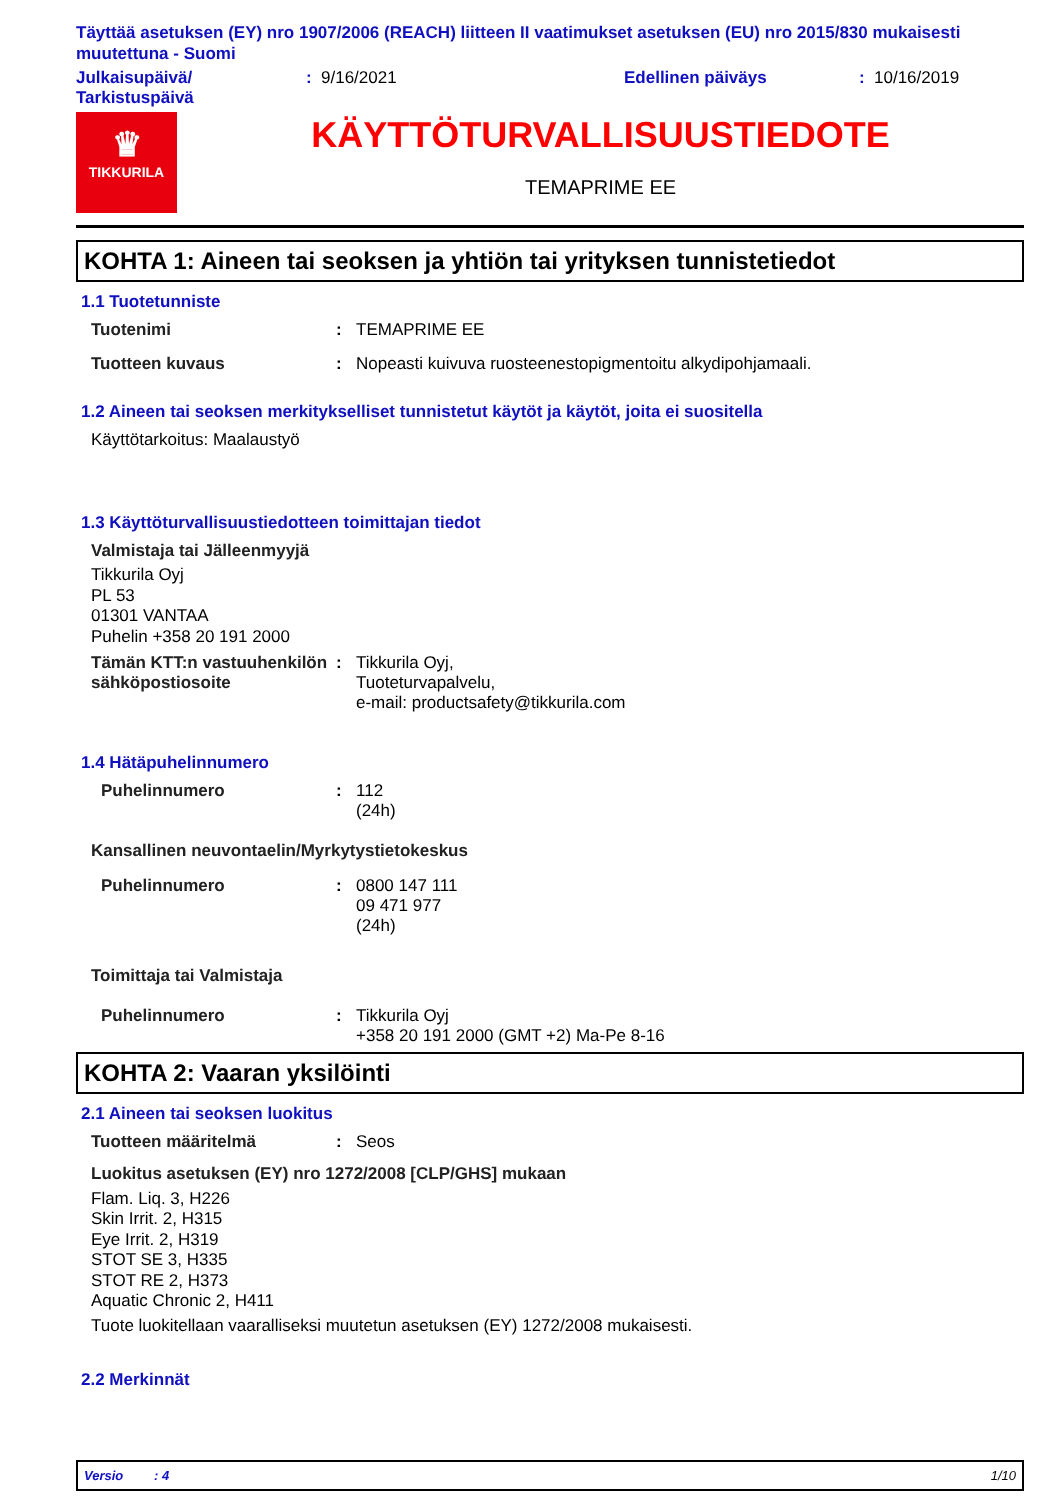Täyttää asetuksen (EY) nro 1907/2006 (REACH) liitteen II vaatimukset asetuksen (EU) nro 2015/830 mukaisesti muutettuna - Suomi
Julkaisupäivä/
Tarkistuspäivä
: 9/16/2021 Edellinen päiväys : 10/16/2019
♛
TIKKURILA
KÄYTTÖTURVALLISUUSTIEDOTE
TEMAPRIME EE
KOHTA 1: Aineen tai seoksen ja yhtiön tai yrityksen tunnistetiedot
1.1 Tuotetunniste
Tuotenimi : TEMAPRIME EE
Tuotteen kuvaus : Nopeasti kuivuva ruosteenestopigmentoitu alkydipohjamaali.
1.2 Aineen tai seoksen merkitykselliset tunnistetut käytöt ja käytöt, joita ei suositella
Käyttötarkoitus: Maalaustyö
1.3 Käyttöturvallisuustiedotteen toimittajan tiedot
Valmistaja tai Jälleenmyyjä
Tikkurila Oyj
PL 53
01301 VANTAA
Puhelin +358 20 191 2000
Tämän KTT:n vastuuhenkilön sähköpostiosoite
: Tikkurila Oyj,
Tuoteturvapalvelu,
e-mail: productsafety@tikkurila.com
1.4 Hätäpuhelinnumero
Puhelinnumero : 112
(24h)
Kansallinen neuvontaelin/Myrkytystietokeskus
Puhelinnumero : 0800 147 111
09 471 977
(24h)
Toimittaja tai Valmistaja
Puhelinnumero : Tikkurila Oyj
+358 20 191 2000 (GMT +2) Ma-Pe 8-16
KOHTA 2: Vaaran yksilöinti
2.1 Aineen tai seoksen luokitus
Tuotteen määritelmä : Seos
Luokitus asetuksen (EY) nro 1272/2008 [CLP/GHS] mukaan
Flam. Liq. 3, H226
Skin Irrit. 2, H315
Eye Irrit. 2, H319
STOT SE 3, H335
STOT RE 2, H373
Aquatic Chronic 2, H411
Tuote luokitellaan vaaralliseksi muutetun asetuksen (EY) 1272/2008 mukaisesti.
2.2 Merkinnät
Versio: 4 1/10